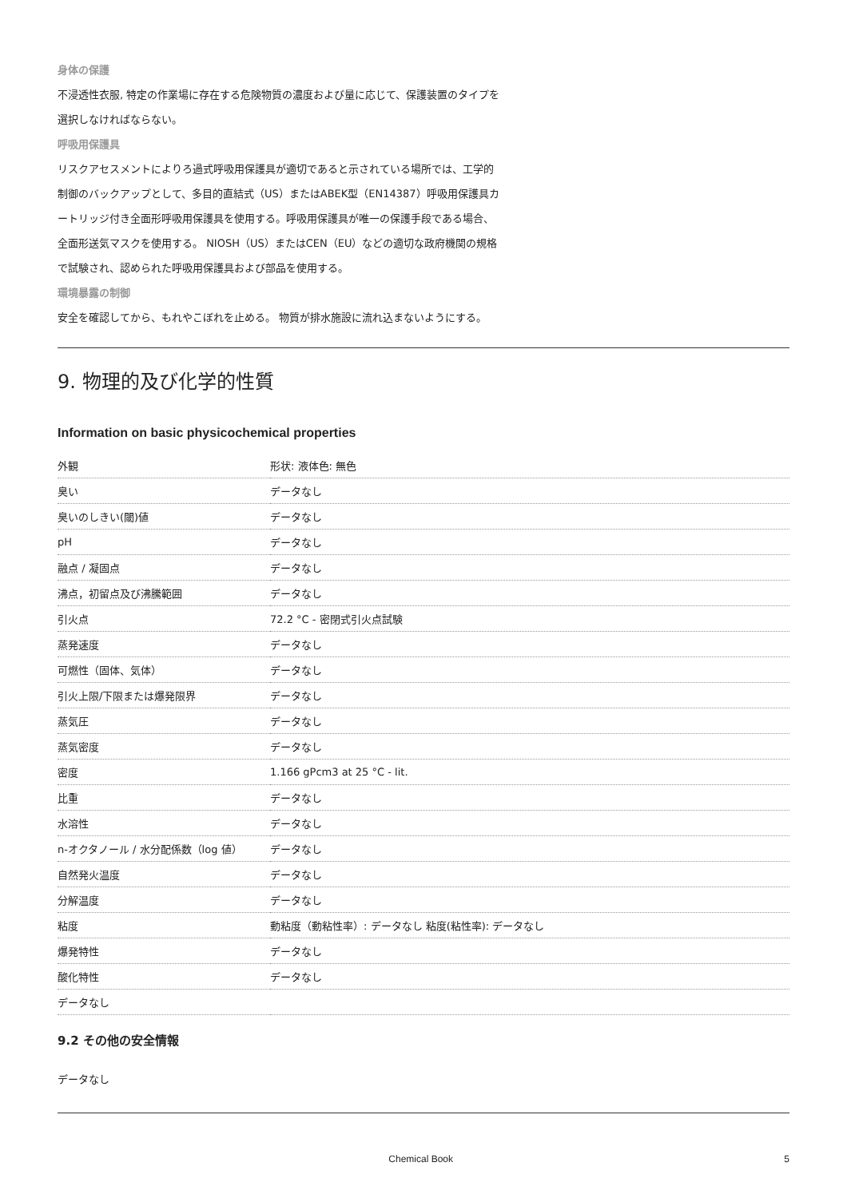身体の保護
不浸透性衣服, 特定の作業場に存在する危険物質の濃度および量に応じて、保護装置のタイプを
選択しなければならない。
呼吸用保護具
リスクアセスメントによりろ過式呼吸用保護具が適切であると示されている場所では、工学的
制御のバックアップとして、多目的直結式（US）またはABEK型（EN14387）呼吸用保護具カ
ートリッジ付き全面形呼吸用保護具を使用する。呼吸用保護具が唯一の保護手段である場合、
全面形送気マスクを使用する。 NIOSH（US）またはCEN（EU）などの適切な政府機関の規格
で試験され、認められた呼吸用保護具および部品を使用する。
環境暴露の制御
安全を確認してから、もれやこぼれを止める。 物質が排水施設に流れ込まないようにする。
9. 物理的及び化学的性質
Information on basic physicochemical properties
| 外観 | 形状: 液体色: 無色 |
| 臭い | データなし |
| 臭いのしきい(閾)値 | データなし |
| pH | データなし |
| 融点 / 凝固点 | データなし |
| 沸点，初留点及び沸騰範囲 | データなし |
| 引火点 | 72.2 °C - 密閉式引火点試験 |
| 蒸発速度 | データなし |
| 可燃性（固体、気体） | データなし |
| 引火上限/下限または爆発限界 | データなし |
| 蒸気圧 | データなし |
| 蒸気密度 | データなし |
| 密度 | 1.166 gPcm3 at 25 °C - lit. |
| 比重 | データなし |
| 水溶性 | データなし |
| n-オクタノール / 水分配係数（log 値） | データなし |
| 自然発火温度 | データなし |
| 分解温度 | データなし |
| 粘度 | 動粘度（動粘性率）: データなし 粘度(粘性率): データなし |
| 爆発特性 | データなし |
| 酸化特性 | データなし |
| データなし | |
9.2 その他の安全情報
データなし
Chemical Book 5